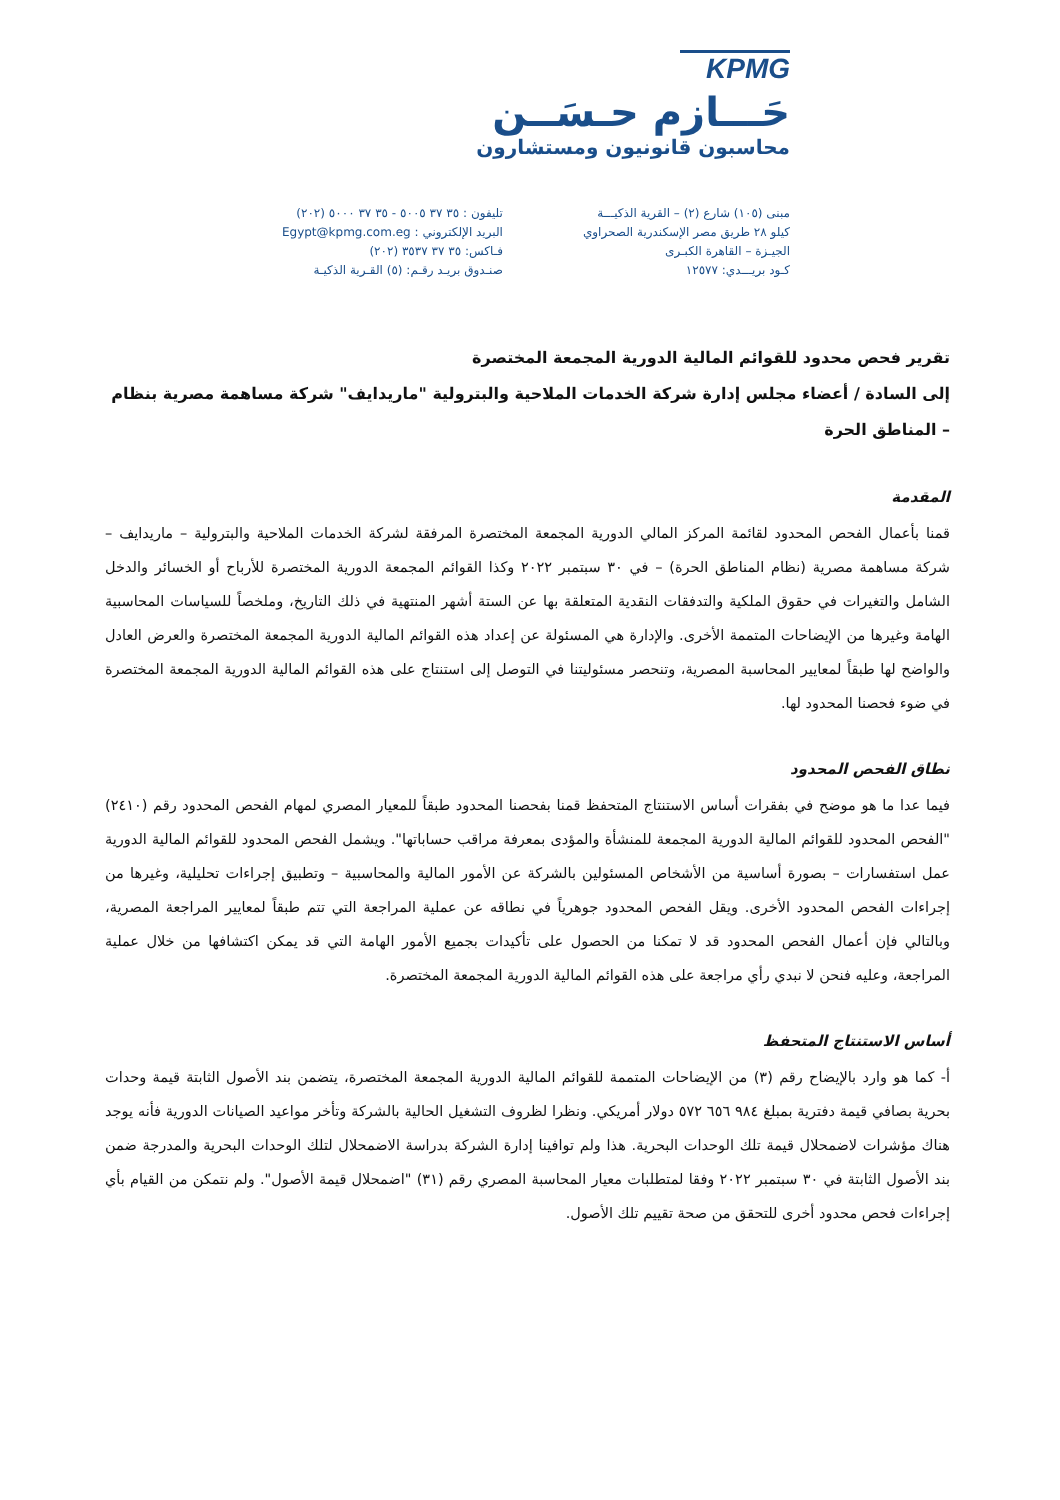KPMG
حَـــازم حـسَــن
محاسبون قانونيون ومستشارون
مبنى (١٠٥) شارع (٢) – القرية الذكيـــة
كيلو ٢٨ طريق مصر الإسكندرية الصحراوي
الجيـزة – القاهرة الكبـرى
كـود بريـــدي: ١٢٥٧٧
تليفون : ٣٥ ٣٧ ٥٠٠٥ - ٣٥ ٣٧ ٥٠٠٠ (٢٠٢)
البريد الإلكتروني : Egypt@kpmg.com.eg
فـاكس: ٣٥ ٣٧ ٣٥٣٧ (٢٠٢)
صنـدوق بريـد رقـم: (٥) القـرية الذكيـة
تقرير فحص محدود للقوائم المالية الدورية المجمعة المختصرة
إلى السادة / أعضاء مجلس إدارة شركة الخدمات الملاحية والبترولية "ماريدايف" شركة مساهمة مصرية بنظام – المناطق الحرة
المقدمة
قمنا بأعمال الفحص المحدود لقائمة المركز المالي الدورية المجمعة المختصرة المرفقة لشركة الخدمات الملاحية والبترولية – ماريدايف – شركة مساهمة مصرية (نظام المناطق الحرة) – في ٣٠ سبتمبر ٢٠٢٢ وكذا القوائم المجمعة الدورية المختصرة للأرباح أو الخسائر والدخل الشامل والتغيرات في حقوق الملكية والتدفقات النقدية المتعلقة بها عن الستة أشهر المنتهية في ذلك التاريخ، وملخصاً للسياسات المحاسبية الهامة وغيرها من الإيضاحات المتممة الأخرى. والإدارة هي المسئولة عن إعداد هذه القوائم المالية الدورية المجمعة المختصرة والعرض العادل والواضح لها طبقاً لمعايير المحاسبة المصرية، وتنحصر مسئوليتنا في التوصل إلى استنتاج على هذه القوائم المالية الدورية المجمعة المختصرة في ضوء فحصنا المحدود لها.
نطاق الفحص المحدود
فيما عدا ما هو موضح في بفقرات أساس الاستنتاج المتحفظ قمنا بفحصنا المحدود طبقاً للمعيار المصري لمهام الفحص المحدود رقم (٢٤١٠) "الفحص المحدود للقوائم المالية الدورية المجمعة للمنشأة والمؤدى بمعرفة مراقب حساباتها". ويشمل الفحص المحدود للقوائم المالية الدورية عمل استفسارات – بصورة أساسية من الأشخاص المسئولين بالشركة عن الأمور المالية والمحاسبية – وتطبيق إجراءات تحليلية، وغيرها من إجراءات الفحص المحدود الأخرى. ويقل الفحص المحدود جوهرياً في نطاقه عن عملية المراجعة التي تتم طبقاً لمعايير المراجعة المصرية، وبالتالي فإن أعمال الفحص المحدود قد لا تمكنا من الحصول على تأكيدات بجميع الأمور الهامة التي قد يمكن اكتشافها من خلال عملية المراجعة، وعليه فنحن لا نبدي رأي مراجعة على هذه القوائم المالية الدورية المجمعة المختصرة.
أساس الاستنتاج المتحفظ
أ- كما هو وارد بالإيضاح رقم (٣) من الإيضاحات المتممة للقوائم المالية الدورية المجمعة المختصرة، يتضمن بند الأصول الثابتة قيمة وحدات بحرية بصافي قيمة دفترية بمبلغ ٩٨٤ ٦٥٦ ٥٧٢ دولار أمريكي. ونظرا لظروف التشغيل الحالية بالشركة وتأخر مواعيد الصيانات الدورية فأنه يوجد هناك مؤشرات لاضمحلال قيمة تلك الوحدات البحرية. هذا ولم توافينا إدارة الشركة بدراسة الاضمحلال لتلك الوحدات البحرية والمدرجة ضمن بند الأصول الثابتة في ٣٠ سبتمبر ٢٠٢٢ وفقا لمتطلبات معيار المحاسبة المصري رقم (٣١) "اضمحلال قيمة الأصول". ولم نتمكن من القيام بأي إجراءات فحص محدود أخرى للتحقق من صحة تقييم تلك الأصول.